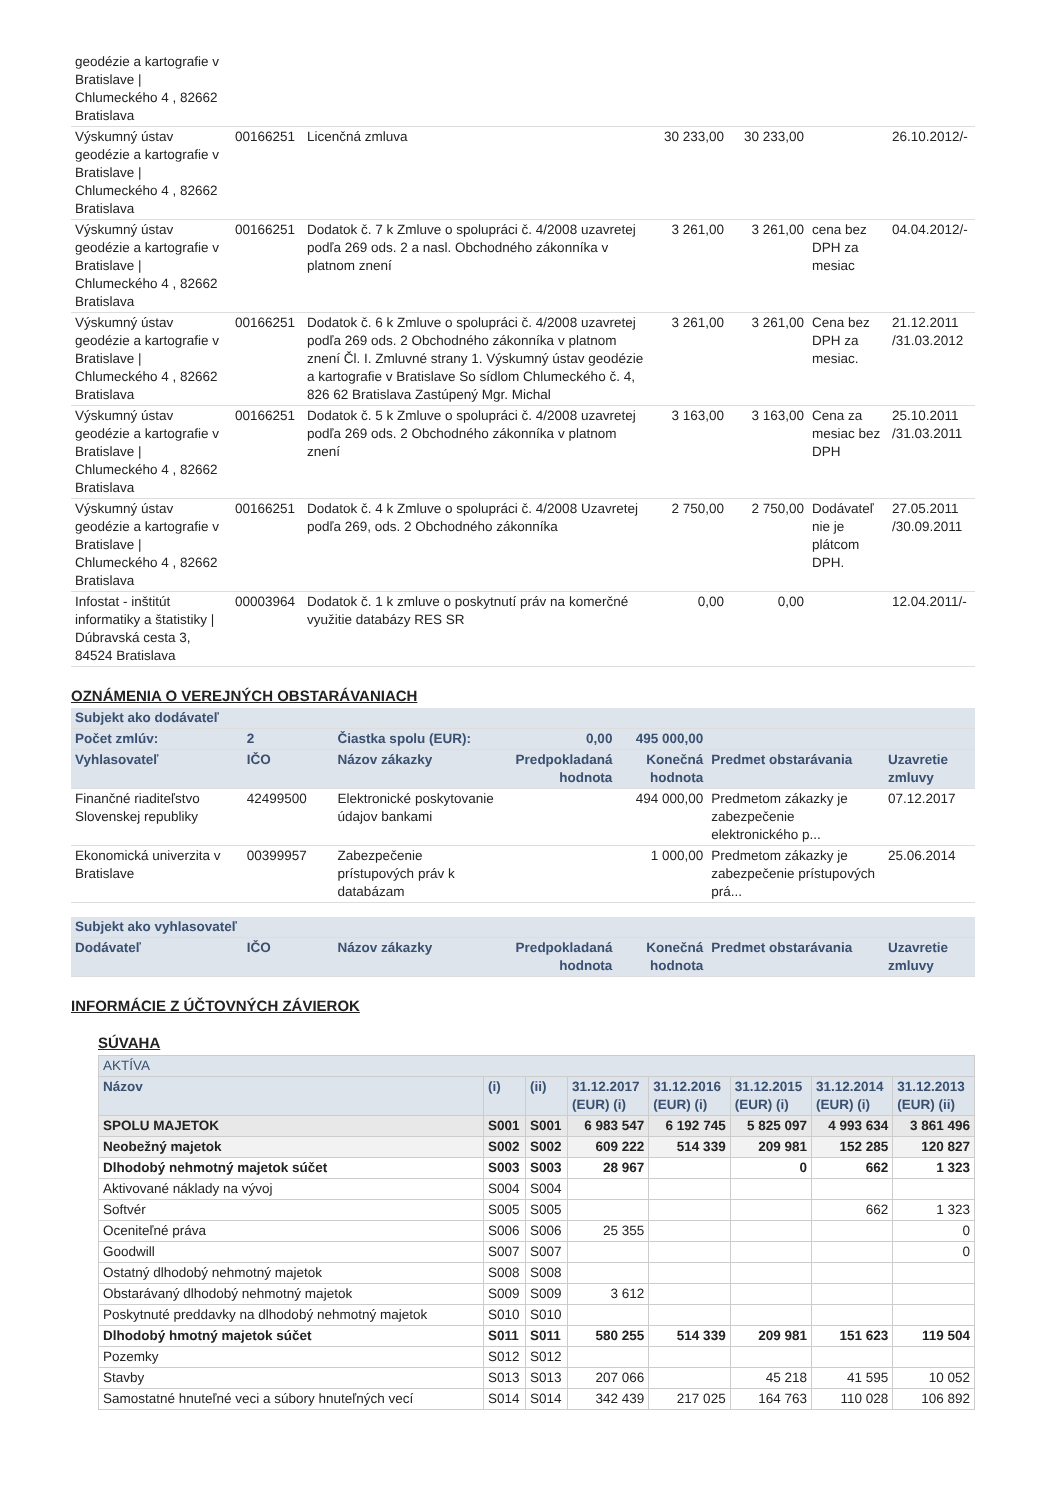| geodézie a kartografie v Bratislave / Chlumeckého 4 , 82662 Bratislava | | | | | | |
| Výskumný ústav geodézie a kartografie v Bratislave / Chlumeckého 4 , 82662 Bratislava | 00166251 | Licenčná zmluva | 30 233,00 | 30 233,00 | | 26.10.2012/- |
| Výskumný ústav geodézie a kartografie v Bratislave / Chlumeckého 4 , 82662 Bratislava | 00166251 | Dodatok č. 7 k Zmluve o spolupráci č. 4/2008 uzavretej podľa 269 ods. 2 a nasl. Obchodného zákonníka v platnom znení | 3 261,00 | 3 261,00 | cena bez DPH za mesiac | 04.04.2012/- |
| Výskumný ústav geodézie a kartografie v Bratislave / Chlumeckého 4 , 82662 Bratislava | 00166251 | Dodatok č. 6 k Zmluve o spolupráci č. 4/2008 uzavretej podľa 269 ods. 2 Obchodného zákonníka v platnom znení Čl. I. Zmluvné strany 1. Výskumný ústav geodézie a kartografie v Bratislave So sídlom Chlumeckého č. 4, 826 62 Bratislava Zastúpený Mgr. Michal | 3 261,00 | 3 261,00 | Cena bez DPH za mesiac. | 21.12.2011 /31.03.2012 |
| Výskumný ústav geodézie a kartografie v Bratislave / Chlumeckého 4 , 82662 Bratislava | 00166251 | Dodatok č. 5 k Zmluve o spolupráci č. 4/2008 uzavretej podľa 269 ods. 2 Obchodného zákonníka v platnom znení | 3 163,00 | 3 163,00 | Cena za mesiac bez DPH | 25.10.2011 /31.03.2011 |
| Výskumný ústav geodézie a kartografie v Bratislave / Chlumeckého 4 , 82662 Bratislava | 00166251 | Dodatok č. 4 k Zmluve o spolupráci č. 4/2008 Uzavretej podľa 269, ods. 2 Obchodného zákonníka | 2 750,00 | 2 750,00 | Dodávateľ nie je plátcom DPH. | 27.05.2011 /30.09.2011 |
| Infostat - inštitút informatiky a štatistiky / Dúbravská cesta 3, 84524 Bratislava | 00003964 | Dodatok č. 1 k zmluve o poskytnutí práv na komerčné využitie databázy RES SR | 0,00 | 0,00 | | 12.04.2011/- |
OZNÁMENIA O VEREJNÝCH OBSTARÁVANIACH
| Subjekt ako dodávateľ | | | | | | |
| Počet zmlúv: | 2 | Čiastka spolu (EUR): 0,00 | | 495 000,00 | | |
| Vyhlasovateľ | IČO | Názov zákazky | Predpokladaná hodnota | Konečná hodnota | Predmet obstarávania | Uzavretie zmluvy |
| Finančné riaditeľstvo Slovenskej republiky | 42499500 | Elektronické poskytovanie údajov bankami | | 494 000,00 | Predmetom zákazky je zabezpečenie elektronického p... | 07.12.2017 |
| Ekonomická univerzita v Bratislave | 00399957 | Zabezpečenie prístupových práv k databázam | | 1 000,00 | Predmetom zákazky je zabezpečenie prístupových prá... | 25.06.2014 |
| Subjekt ako vyhlasovateľ | | | | | | |
| Dodávateľ | IČO | Názov zákazky | Predpokladaná hodnota | Konečná hodnota | Predmet obstarávania | Uzavretie zmluvy |
INFORMÁCIE Z ÚČTOVNÝCH ZÁVIEROK
SÚVAHA
| AKTÍVA | | | | | | | |
| Názov | (i) | (ii) | 31.12.2017 (EUR) (i) | 31.12.2016 (EUR) (i) | 31.12.2015 (EUR) (i) | 31.12.2014 (EUR) (i) | 31.12.2013 (EUR) (ii) |
| SPOLU MAJETOK | S001 | S001 | 6 983 547 | 6 192 745 | 5 825 097 | 4 993 634 | 3 861 496 |
| Neobežný majetok | S002 | S002 | 609 222 | 514 339 | 209 981 | 152 285 | 120 827 |
| Dlhodobý nehmotný majetok súčet | S003 | S003 | 28 967 | | 0 | 662 | 1 323 |
| Aktivované náklady na vývoj | S004 | S004 | | | | | |
| Softvér | S005 | S005 | | | | 662 | 1 323 |
| Oceniteľné práva | S006 | S006 | 25 355 | | | | 0 |
| Goodwill | S007 | S007 | | | | | 0 |
| Ostatný dlhodobý nehmotný majetok | S008 | S008 | | | | | |
| Obstarávaný dlhodobý nehmotný majetok | S009 | S009 | 3 612 | | | | |
| Poskytnuté preddavky na dlhodobý nehmotný majetok | S010 | S010 | | | | | |
| Dlhodobý hmotný majetok súčet | S011 | S011 | 580 255 | 514 339 | 209 981 | 151 623 | 119 504 |
| Pozemky | S012 | S012 | | | | | |
| Stavby | S013 | S013 | 207 066 | | 45 218 | 41 595 | 10 052 |
| Samostatné hnuteľné veci a súbory hnuteľných vecí | S014 | S014 | 342 439 | 217 025 | 164 763 | 110 028 | 106 892 |